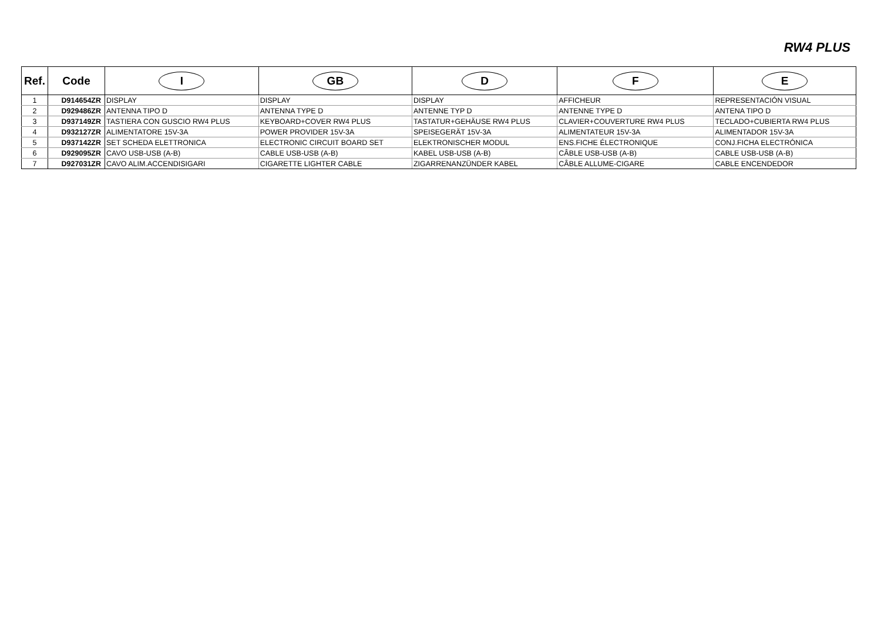RW4 PLUS
| Ref. | Code | I | GB | D | F | E |
| --- | --- | --- | --- | --- | --- | --- |
| 1 | D914654ZR | DISPLAY | DISPLAY | DISPLAY | AFFICHEUR | REPRESENTACIÓN VISUAL |
| 2 | D929486ZR | ANTENNA TIPO D | ANTENNA TYPE D | ANTENNE TYP D | ANTENNE TYPE D | ANTENA TIPO D |
| 3 | D937149ZR | TASTIERA CON GUSCIO RW4 PLUS | KEYBOARD+COVER RW4 PLUS | TASTATUR+GEHÄUSE RW4 PLUS | CLAVIER+COUVERTURE RW4 PLUS | TECLADO+CUBIERTA RW4 PLUS |
| 4 | D932127ZR | ALIMENTATORE 15V-3A | POWER PROVIDER 15V-3A | SPEISEGERÄT 15V-3A | ALIMENTATEUR 15V-3A | ALIMENTADOR 15V-3A |
| 5 | D937142ZR | SET SCHEDA ELETTRONICA | ELECTRONIC CIRCUIT BOARD SET | ELEKTRONISCHER MODUL | ENS.FICHE ÉLECTRONIQUE | CONJ.FICHA ELECTRÓNICA |
| 6 | D929095ZR | CAVO USB-USB (A-B) | CABLE USB-USB (A-B) | KABEL USB-USB (A-B) | CÂBLE USB-USB (A-B) | CABLE USB-USB (A-B) |
| 7 | D927031ZR | CAVO ALIM.ACCENDISIGARI | CIGARETTE LIGHTER CABLE | ZIGARRENANZÜNDER KABEL | CÂBLE ALLUME-CIGARE | CABLE ENCENDEDOR |